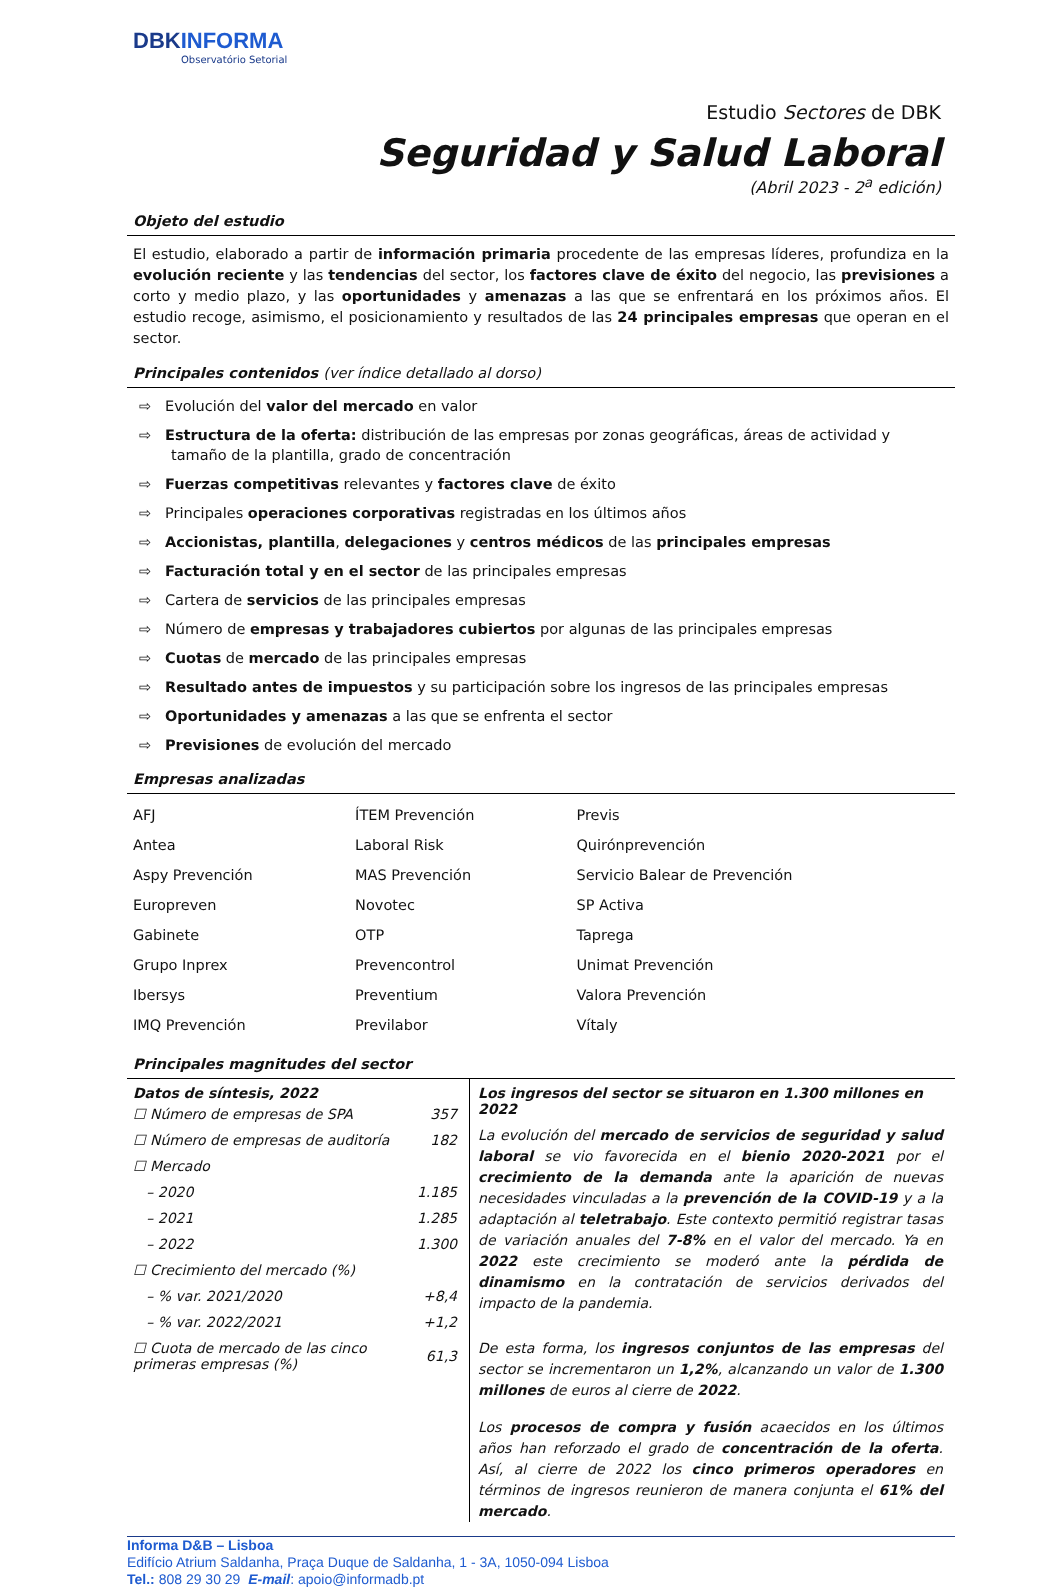DBKINFORMA
Observatório Setorial
Estudio Sectores de DBK
Seguridad y Salud Laboral
(Abril 2023 - 2<sup>a</sup> edición)
Objeto del estudio
El estudio, elaborado a partir de información primaria procedente de las empresas líderes, profundiza en la evolución reciente y las tendencias del sector, los factores clave de éxito del negocio, las previsiones a corto y medio plazo, y las oportunidades y amenazas a las que se enfrentará en los próximos años. El estudio recoge, asimismo, el posicionamiento y resultados de las 24 principales empresas que operan en el sector.
Principales contenidos (ver índice detallado al dorso)
⇨ Evolución del valor del mercado en valor
⇨ Estructura de la oferta: distribución de las empresas por zonas geográficas, áreas de actividad y tamaño de la plantilla, grado de concentración
⇨ Fuerzas competitivas relevantes y factores clave de éxito
⇨ Principales operaciones corporativas registradas en los últimos años
⇨ Accionistas, plantilla, delegaciones y centros médicos de las principales empresas
⇨ Facturación total y en el sector de las principales empresas
⇨ Cartera de servicios de las principales empresas
⇨ Número de empresas y trabajadores cubiertos por algunas de las principales empresas
⇨ Cuotas de mercado de las principales empresas
⇨ Resultado antes de impuestos y su participación sobre los ingresos de las principales empresas
⇨ Oportunidades y amenazas a las que se enfrenta el sector
⇨ Previsiones de evolución del mercado
Empresas analizadas
| AFJ | ÍTEM Prevención | Previs |
| Antea | Laboral Risk | Quirónprevención |
| Aspy Prevención | MAS Prevención | Servicio Balear de Prevención |
| Europreven | Novotec | SP Activa |
| Gabinete | OTP | Taprega |
| Grupo Inprex | Prevencontrol | Unimat Prevención |
| Ibersys | Preventium | Valora Prevención |
| IMQ Prevención | Previlabor | Vítaly |
Principales magnitudes del sector
Datos de síntesis, 2022
| ☐ Número de empresas de SPA | 357 |
| ☐ Número de empresas de auditoría | 182 |
| ☐ Mercado | |
| – 2020 | 1.185 |
| – 2021 | 1.285 |
| – 2022 | 1.300 |
| ☐ Crecimiento del mercado (%) | |
| – % var. 2021/2020 | +8,4 |
| – % var. 2022/2021 | +1,2 |
| ☐ Cuota de mercado de las cinco primeras empresas (%) | 61,3 |
Los ingresos del sector se situaron en 1.300 millones en 2022
La evolución del mercado de servicios de seguridad y salud laboral se vio favorecida en el bienio 2020-2021 por el crecimiento de la demanda ante la aparición de nuevas necesidades vinculadas a la prevención de la COVID-19 y a la adaptación al teletrabajo. Este contexto permitió registrar tasas de variación anuales del 7-8% en el valor del mercado. Ya en 2022 este crecimiento se moderó ante la pérdida de dinamismo en la contratación de servicios derivados del impacto de la pandemia.
De esta forma, los ingresos conjuntos de las empresas del sector se incrementaron un 1,2%, alcanzando un valor de 1.300 millones de euros al cierre de 2022.
Los procesos de compra y fusión acaecidos en los últimos años han reforzado el grado de concentración de la oferta. Así, al cierre de 2022 los cinco primeros operadores en términos de ingresos reunieron de manera conjunta el 61% del mercado.
Informa D&B – Lisboa
Edifício Atrium Saldanha, Praça Duque de Saldanha, 1 - 3A, 1050-094 Lisboa
Tel.: 808 29 30 29 E-mail: apoio@informadb.pt